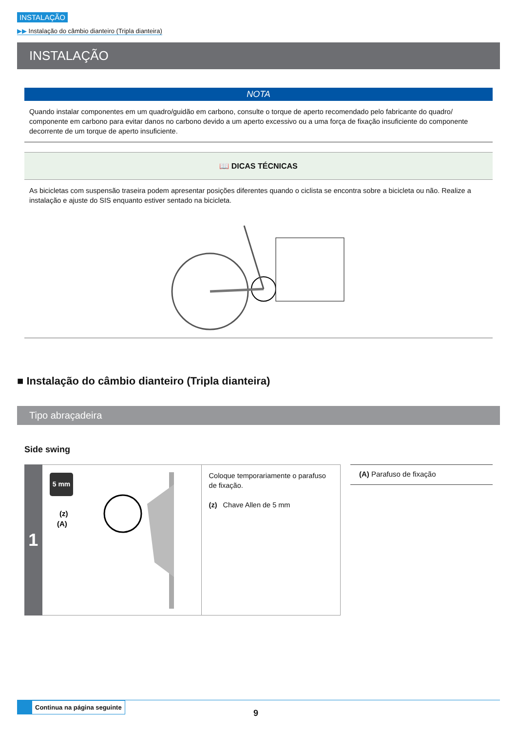INSTALAÇÃO
▶▶ Instalação do câmbio dianteiro (Tripla dianteira)
INSTALAÇÃO
NOTA
Quando instalar componentes em um quadro/guidão em carbono, consulte o torque de aperto recomendado pelo fabricante do quadro/ componente em carbono para evitar danos no carbono devido a um aperto excessivo ou a uma força de fixação insuficiente do componente decorrente de um torque de aperto insuficiente.
📖 DICAS TÉCNICAS
As bicicletas com suspensão traseira podem apresentar posições diferentes quando o ciclista se encontra sobre a bicicleta ou não. Realize a instalação e ajuste do SIS enquanto estiver sentado na bicicleta.
■ Instalação do câmbio dianteiro (Tripla dianteira)
Tipo abraçadeira
Side swing
1
5 mm
(z)
(A)
Coloque temporariamente o parafuso de fixação.
(z) Chave Allen de 5 mm
(A) Parafuso de fixação
Continua na página seguinte
9